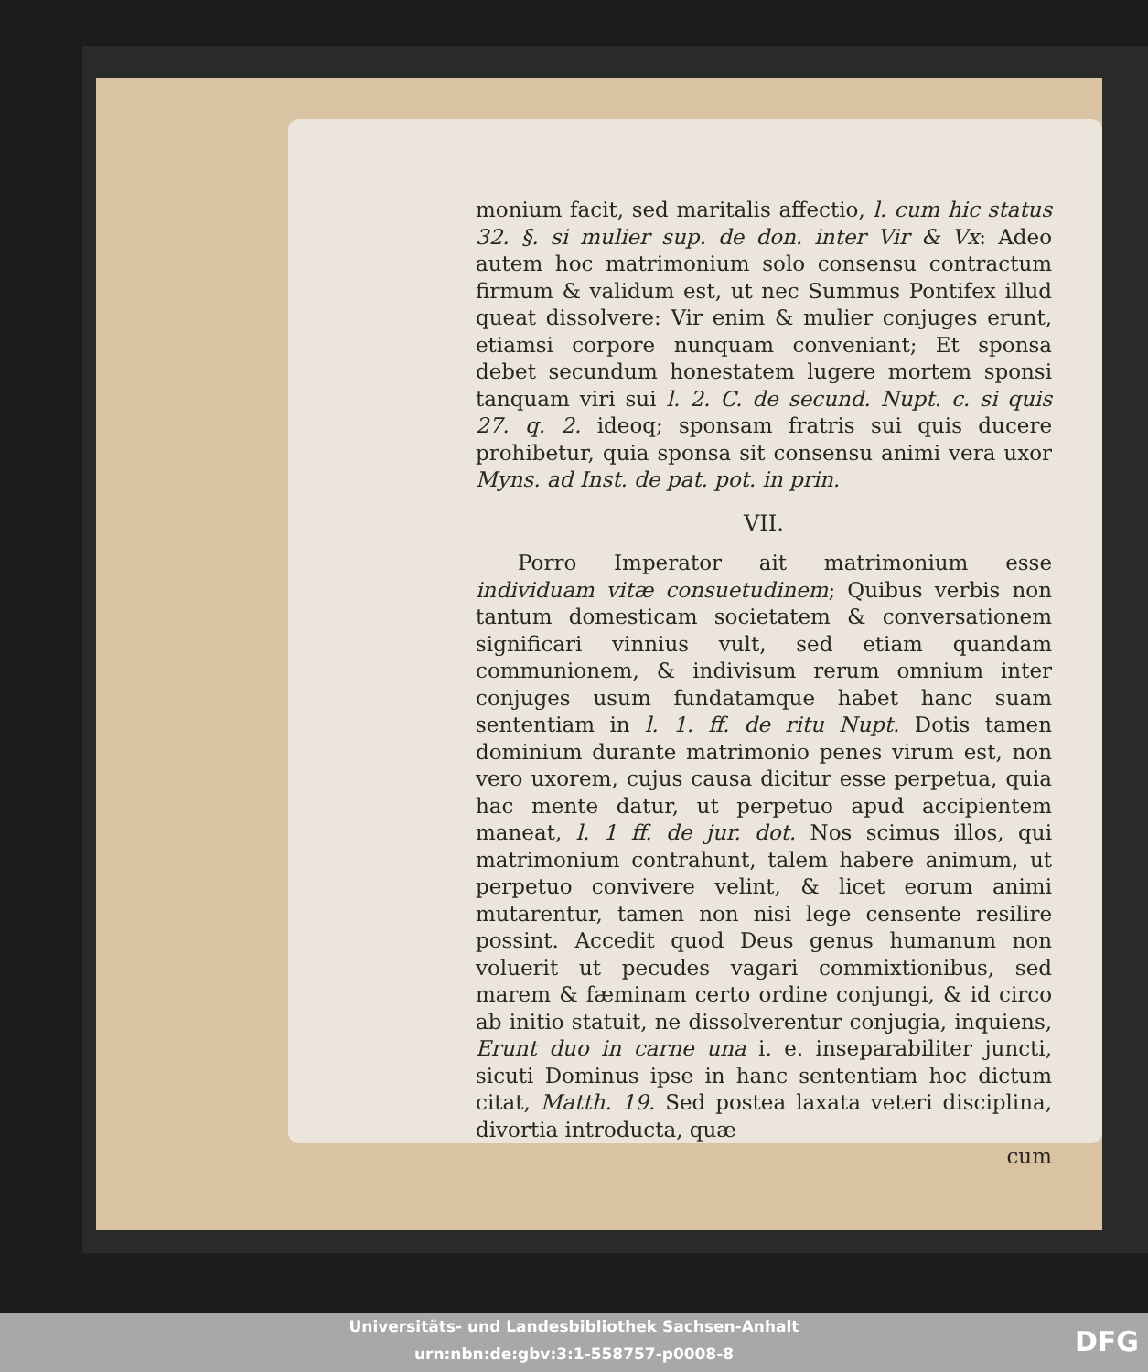monium facit, sed maritalis affectio, l. cum hic status 32. §. si mulier sup. de don. inter Vir & Vx: Adeo autem hoc matrimonium solo consensu contractum firmum & validum est, ut nec Summus Pontifex illud queat dissolvere: Vir enim & mulier conjuges erunt, etiamsi corpore nunquam conveniant; Et sponsa debet secundum honestatem lugere mortem sponsi tanquam viri sui l. 2. C. de secund. Nupt. c. si quis 27. q. 2. ideoq; sponsam fratris sui quis ducere prohibetur, quia sponsa sit consensu animi vera uxor Myns. ad Inst. de pat. pot. in prin.
VII.
  Porro Imperator ait matrimonium esse individuam vitæ consuetudinem; Quibus verbis non tantum domesticam societatem & conversationem significari vinnius vult, sed etiam quandam communionem, & indivisum rerum omnium inter conjuges usum fundatamque habet hanc suam sententiam in l. 1. ff. de ritu Nupt. Dotis tamen dominium durante matrimonio penes virum est, non vero uxorem, cujus causa dicitur esse perpetua, quia hac mente datur, ut perpetuo apud accipientem maneat, l. 1 ff. de jur. dot. Nos scimus illos, qui matrimonium contrahunt, talem habere animum, ut perpetuo convivere velint, & licet eorum animi mutarentur, tamen non nisi lege censente resilire possint. Accedit quod Deus genus humanum non voluerit ut pecudes vagari commixtionibus, sed marem & fæminam certo ordine conjungi, & id circo ab initio statuit, ne dissolverentur conjugia, inquiens, Erunt duo in carne una i. e. inseparabiliter juncti, sicuti Dominus ipse in hanc sententiam hoc dictum citat, Matth. 19. Sed postea laxata veteri disciplina, divortia introducta, quæ
cum
Universitäts- und Landesbibliothek Sachsen-Anhalt
urn:nbn:de:gbv:3:1-558757-p0008-8
DFG